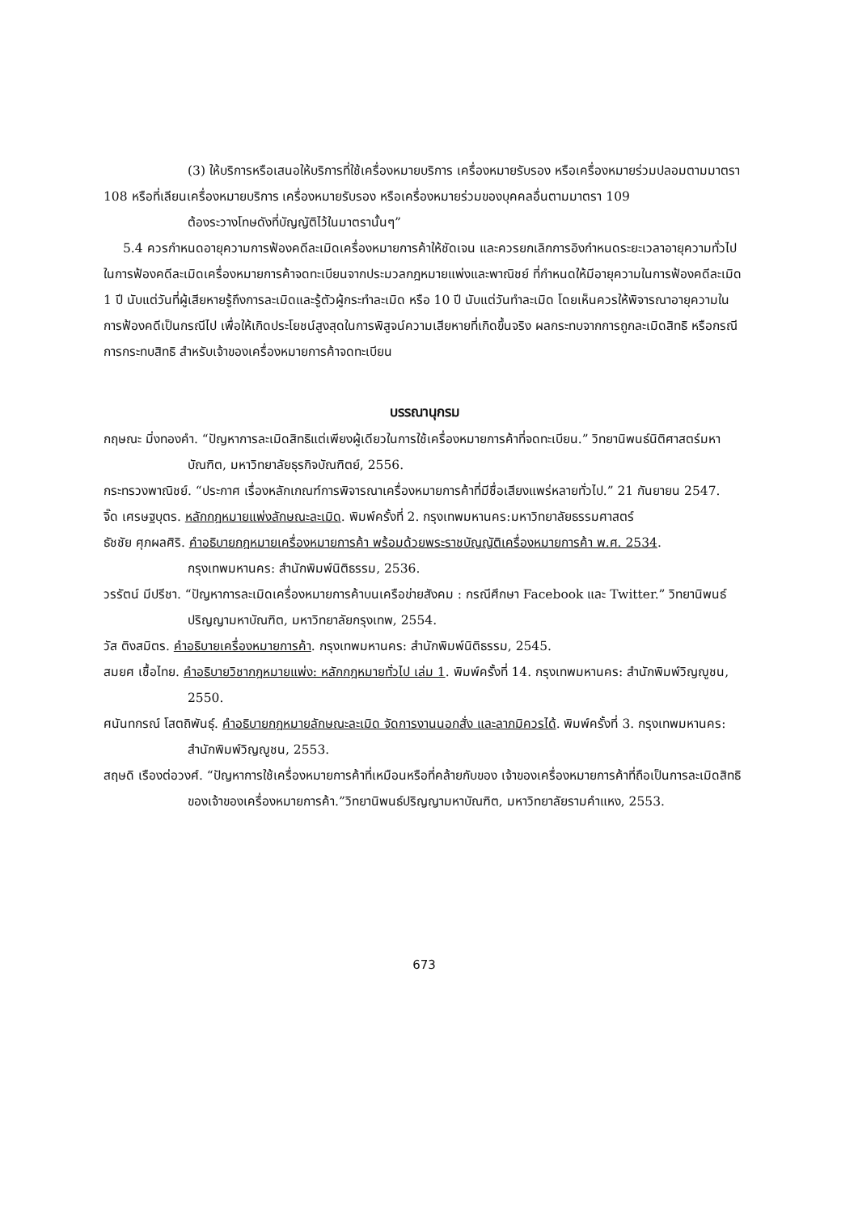(3) ให้บริการหรือเสนอให้บริการที่ใช้เครื่องหมายบริการ เครื่องหมายรับรอง หรือเครื่องหมายร่วมปลอมตามมาตรา 108 หรือที่เลียนเครื่องหมายบริการ เครื่องหมายรับรอง หรือเครื่องหมายร่วมของบุคคลอื่นตามมาตรา 109
ต้องระวางโทษดังที่บัญญัติไว้ในมาตรานั้นๆ”
5.4 ควรกำหนดอายุความการฟ้องคดีละเมิดเครื่องหมายการค้าให้ชัดเจน และควรยกเลิกการอิงกำหนดระยะเวลาอายุความทั่วไปในการฟ้องคดีละเมิดเครื่องหมายการค้าจดทะเบียนจากประมวลกฎหมายแพ่งและพาณิชย์ ที่กำหนดให้มีอายุความในการฟ้องคดีละเมิด 1 ปี นับแต่วันที่ผู้เสียหายรู้ถึงการละเมิดและรู้ตัวผู้กระทำละเมิด หรือ 10 ปี นับแต่วันทำละเมิด โดยเห็นควรให้พิจารณาอายุความในการฟ้องคดีเป็นกรณีไป เพื่อให้เกิดประโยชน์สูงสุดในการพิสูจน์ความเสียหายที่เกิดขึ้นจริง ผลกระทบจากการถูกละเมิดสิทธิ หรือกรณีการกระทบสิทธิ สำหรับเจ้าของเครื่องหมายการค้าจดทะเบียน
บรรณานุกรม
กฤษณะ มิ่งทองคำ. “ปัญหาการละเมิดสิทธิแต่เพียงผู้เดียวในการใช้เครื่องหมายการค้าที่จดทะเบียน.” วิทยานิพนธ์นิติศาสตร์มหาบัณฑิต, มหาวิทยาลัยธุรกิจบัณฑิตย์, 2556.
กระทรวงพาณิชย์. “ประกาศ เรื่องหลักเกณฑ์การพิจารณาเครื่องหมายการค้าที่มีชื่อเสียงแพร่หลายทั่วไป.” 21 กันยายน 2547.
จิ๊ด เศรษฐบุตร. หลักกฎหมายแพ่งลักษณะละเมิด. พิมพ์ครั้งที่ 2. กรุงเทพมหานคร:มหาวิทยาลัยธรรมศาสตร์
ธัชชัย ศุภผลศิริ. คำอธิบายกฎหมายเครื่องหมายการค้า พร้อมด้วยพระราชบัญญัติเครื่องหมายการค้า พ.ศ. 2534. กรุงเทพมหานคร: สำนักพิมพ์นิติธรรม, 2536.
วรรัตน์ มีปรีชา. “ปัญหาการละเมิดเครื่องหมายการค้าบนเครือข่ายสังคม : กรณีศึกษา Facebook และ Twitter.” วิทยานิพนธ์ปริญญามหาบัณฑิต, มหาวิทยาลัยกรุงเทพ, 2554.
วัส ติงสมิตร. คำอธิบายเครื่องหมายการค้า. กรุงเทพมหานคร: สำนักพิมพ์นิติธรรม, 2545.
สมยศ เชื้อไทย. คำอธิบายวิชากฎหมายแพ่ง: หลักกฎหมายทั่วไป เล่ม 1. พิมพ์ครั้งที่ 14. กรุงเทพมหานคร: สำนักพิมพ์วิญญูชน, 2550.
ศนันทกรณ์ โสตถิพันธุ์. คำอธิบายกฎหมายลักษณะละเมิด จัดการงานนอกสั่ง และลาภมิควรได้. พิมพ์ครั้งที่ 3. กรุงเทพมหานคร: สำนักพิมพ์วิญญูชน, 2553.
สฤษดิ เรืองต่อวงศ์. “ปัญหาการใช้เครื่องหมายการค้าที่เหมือนหรือที่คล้ายกับของ เจ้าของเครื่องหมายการค้าที่ถือเป็นการละเมิดสิทธิของเจ้าของเครื่องหมายการค้า.”วิทยานิพนธ์ปริญญามหาบัณฑิต, มหาวิทยาลัยรามคำแหง, 2553.
673